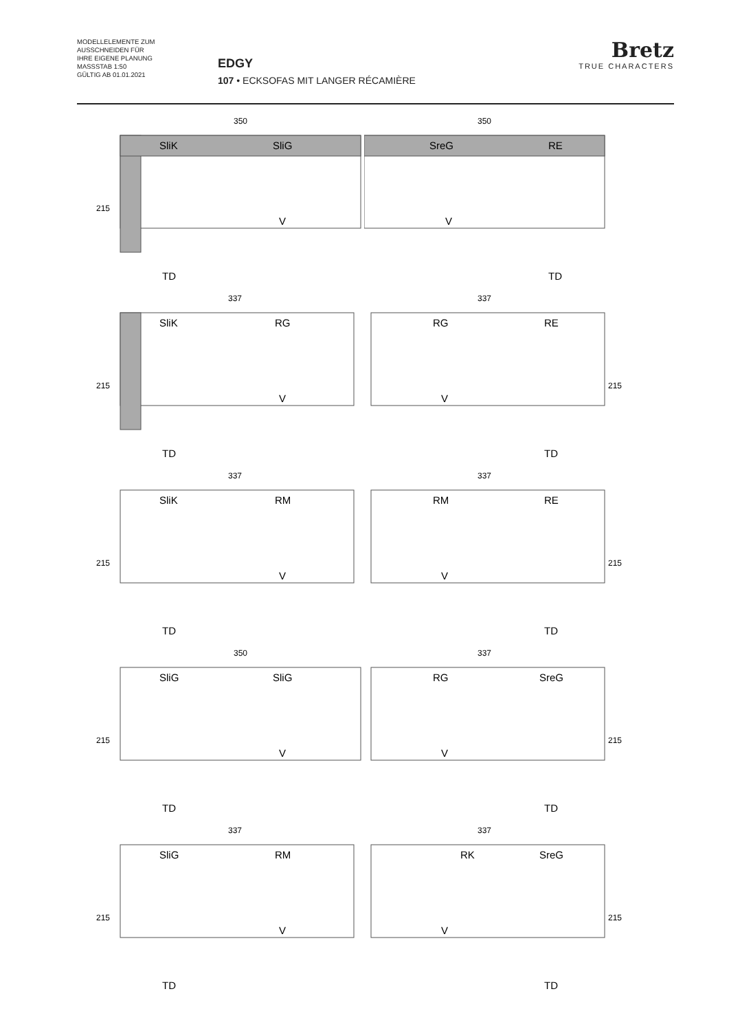MODELLELEMENTE ZUM
AUSSCHNEIDEN FÜR
IHRE EIGENE PLANUNG
MASSSTAB 1:50
GÜLTIG AB 01.01.2021
EDGY
107 • ECKSOFAS MIT LANGER RÉCAMIÈRE
Bretz
TRUE CHARACTERS
350
215
SliK
SliG
V
TD
350
SreG
RE
V
TD
337
215
SliK
RG
V
TD
337
215
RG
RE
V
TD
337
215
SliK
RM
V
TD
337
215
RM
RE
V
TD
350
215
SliG
SliG
V
TD
337
215
RG
SreG
V
TD
337
215
SliG
RM
V
TD
337
215
RK
SreG
V
TD